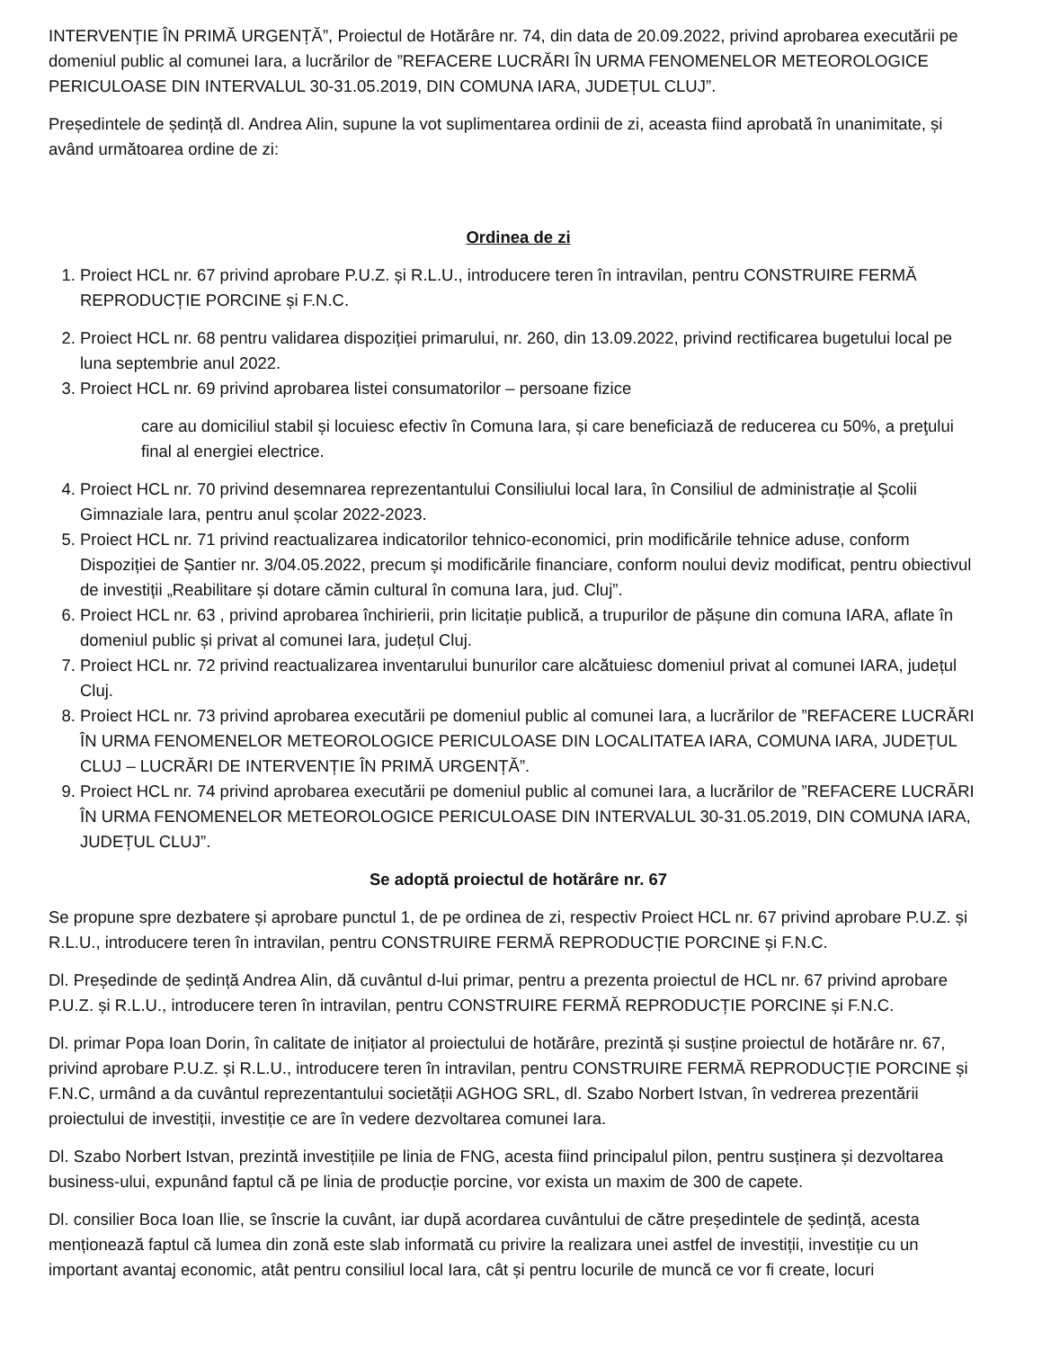INTERVENȚIE ÎN PRIMĂ URGENȚĂ”, Proiectul de Hotărâre nr. 74, din data de 20.09.2022, privind aprobarea executării pe domeniul public al comunei Iara, a lucrărilor de ”REFACERE LUCRĂRI ÎN URMA FENOMENELOR METEOROLOGICE PERICULOASE DIN INTERVALUL 30-31.05.2019, DIN COMUNA IARA, JUDEȚUL CLUJ”.
Președintele de ședință dl. Andrea Alin, supune la vot suplimentarea ordinii de zi, aceasta fiind aprobată în unanimitate, și având următoarea ordine de zi:
Ordinea de zi
1. Proiect HCL nr. 67 privind aprobare P.U.Z. și R.L.U., introducere teren în intravilan, pentru CONSTRUIRE FERMĂ REPRODUCȚIE PORCINE și F.N.C.
2. Proiect HCL nr. 68 pentru validarea dispoziției primarului, nr. 260, din 13.09.2022, privind rectificarea bugetului local pe luna septembrie anul 2022.
3. Proiect HCL nr. 69 privind aprobarea listei consumatorilor – persoane fizice
care au domiciliul stabil și locuiesc efectiv în Comuna Iara, și care beneficiază de reducerea cu 50%, a preţului final al energiei electrice.
4. Proiect HCL nr. 70 privind desemnarea reprezentantului Consiliului local Iara, în Consiliul de administrație al Școlii Gimnaziale Iara, pentru anul școlar 2022-2023.
5. Proiect HCL nr. 71 privind reactualizarea indicatorilor tehnico-economici, prin modificările tehnice aduse, conform Dispoziției de Șantier nr. 3/04.05.2022, precum și modificările financiare, conform noului deviz modificat, pentru obiectivul de investiții „Reabilitare și dotare cămin cultural în comuna Iara, jud. Cluj”.
6. Proiect HCL nr. 63 , privind aprobarea închirierii, prin licitație publică, a trupurilor de pășune din comuna IARA, aflate în domeniul public și privat al comunei Iara, județul Cluj.
7. Proiect HCL nr. 72 privind reactualizarea inventarului bunurilor care alcătuiesc domeniul privat al comunei IARA, județul Cluj.
8. Proiect HCL nr. 73 privind aprobarea executării pe domeniul public al comunei Iara, a lucrărilor de ”REFACERE LUCRĂRI ÎN URMA FENOMENELOR METEOROLOGICE PERICULOASE DIN LOCALITATEA IARA, COMUNA IARA, JUDEȚUL CLUJ – LUCRĂRI DE INTERVENȚIE ÎN PRIMĂ URGENȚĂ”.
9. Proiect HCL nr. 74 privind aprobarea executării pe domeniul public al comunei Iara, a lucrărilor de ”REFACERE LUCRĂRI ÎN URMA FENOMENELOR METEOROLOGICE PERICULOASE DIN INTERVALUL 30-31.05.2019, DIN COMUNA IARA, JUDEȚUL CLUJ”.
Se adoptă proiectul de hotărâre nr. 67
Se propune spre dezbatere și aprobare punctul 1, de pe ordinea de zi, respectiv Proiect HCL nr. 67 privind aprobare P.U.Z. și R.L.U., introducere teren în intravilan, pentru CONSTRUIRE FERMĂ REPRODUCȚIE PORCINE și F.N.C.
Dl. Președinde de ședință Andrea Alin, dă cuvântul d-lui primar, pentru a prezenta proiectul de HCL nr. 67 privind aprobare P.U.Z. și R.L.U., introducere teren în intravilan, pentru CONSTRUIRE FERMĂ REPRODUCȚIE PORCINE și F.N.C.
Dl. primar Popa Ioan Dorin, în calitate de inițiator al proiectului de hotărâre, prezintă și susține proiectul de hotărâre nr. 67, privind aprobare P.U.Z. și R.L.U., introducere teren în intravilan, pentru CONSTRUIRE FERMĂ REPRODUCȚIE PORCINE și F.N.C, urmând a da cuvântul reprezentantului societății AGHOG SRL, dl. Szabo Norbert Istvan, în vedrerea prezentării proiectului de investiții, investiție ce are în vedere dezvoltarea comunei Iara.
Dl. Szabo Norbert Istvan, prezintă investițiile pe linia de FNG, acesta fiind principalul pilon, pentru susținera și dezvoltarea business-ului, expunând faptul că pe linia de producție porcine, vor exista un maxim de 300 de capete.
Dl. consilier Boca Ioan Ilie, se înscrie la cuvânt, iar după acordarea cuvântului de către președintele de ședință, acesta menționează faptul că lumea din zonă este slab informată cu privire la realizara unei astfel de investiții, investiție cu un important avantaj economic, atât pentru consiliul local Iara, cât și pentru locurile de muncă ce vor fi create, locuri